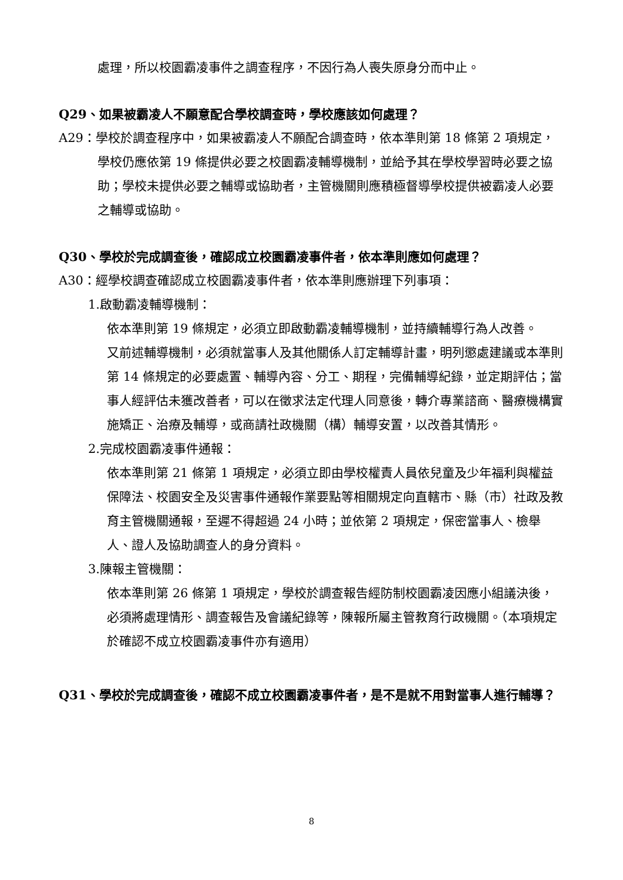處理，所以校園霸凌事件之調查程序，不因行為人喪失原身分而中止。
Q29、如果被霸凌人不願意配合學校調查時，學校應該如何處理？
A29：學校於調查程序中，如果被霸凌人不願配合調查時，依本準則第 18 條第 2 項規定，學校仍應依第 19 條提供必要之校園霸凌輔導機制，並給予其在學校學習時必要之協助；學校未提供必要之輔導或協助者，主管機關則應積極督導學校提供被霸凌人必要之輔導或協助。
Q30、學校於完成調查後，確認成立校園霸凌事件者，依本準則應如何處理？
A30：經學校調查確認成立校園霸凌事件者，依本準則應辦理下列事項：
1.啟動霸凌輔導機制：
依本準則第 19 條規定，必須立即啟動霸凌輔導機制，並持續輔導行為人改善。
又前述輔導機制，必須就當事人及其他關係人訂定輔導計畫，明列懲處建議或本準則第 14 條規定的必要處置、輔導內容、分工、期程，完備輔導紀錄，並定期評估；當事人經評估未獲改善者，可以在徵求法定代理人同意後，轉介專業諮商、醫療機構實施矯正、治療及輔導，或商請社政機關（構）輔導安置，以改善其情形。
2.完成校園霸凌事件通報：
依本準則第 21 條第 1 項規定，必須立即由學校權責人員依兒童及少年福利與權益保障法、校園安全及災害事件通報作業要點等相關規定向直轄市、縣（市）社政及教育主管機關通報，至遲不得超過 24 小時；並依第 2 項規定，保密當事人、檢舉人、證人及協助調查人的身分資料。
3.陳報主管機關：
依本準則第 26 條第 1 項規定，學校於調查報告經防制校園霸凌因應小組議決後，必須將處理情形、調查報告及會議紀錄等，陳報所屬主管教育行政機關。（本項規定於確認不成立校園霸凌事件亦有適用）
Q31、學校於完成調查後，確認不成立校園霸凌事件者，是不是就不用對當事人進行輔導？
8